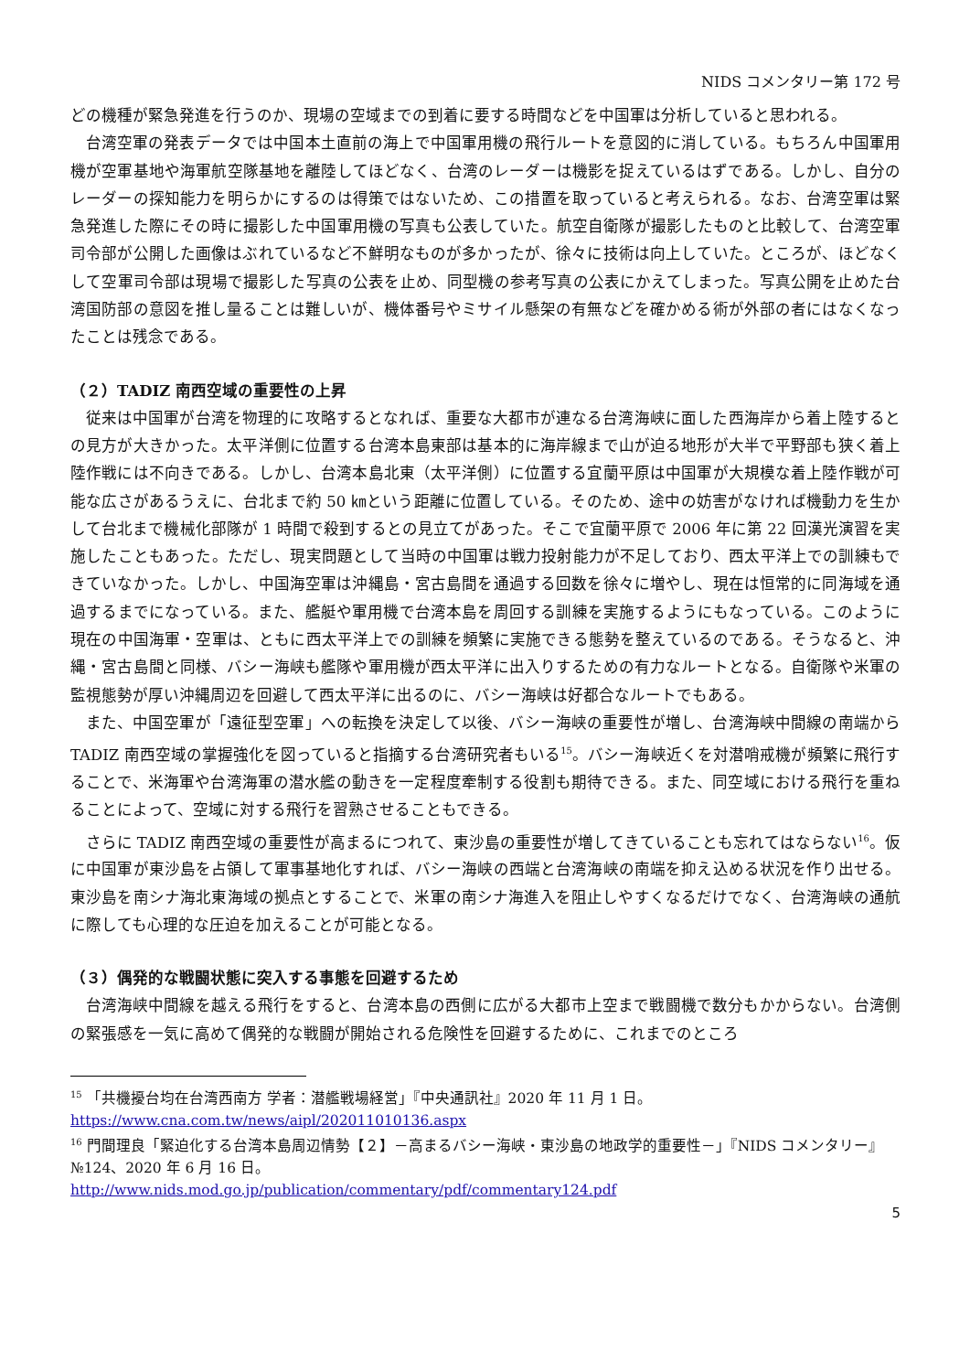NIDS コメンタリー第 172 号
どの機種が緊急発進を行うのか、現場の空域までの到着に要する時間などを中国軍は分析していると思われる。
台湾空軍の発表データでは中国本土直前の海上で中国軍用機の飛行ルートを意図的に消している。もちろん中国軍用機が空軍基地や海軍航空隊基地を離陸してほどなく、台湾のレーダーは機影を捉えているはずである。しかし、自分のレーダーの探知能力を明らかにするのは得策ではないため、この措置を取っていると考えられる。なお、台湾空軍は緊急発進した際にその時に撮影した中国軍用機の写真も公表していた。航空自衛隊が撮影したものと比較して、台湾空軍司令部が公開した画像はぶれているなど不鮮明なものが多かったが、徐々に技術は向上していた。ところが、ほどなくして空軍司令部は現場で撮影した写真の公表を止め、同型機の参考写真の公表にかえてしまった。写真公開を止めた台湾国防部の意図を推し量ることは難しいが、機体番号やミサイル懸架の有無などを確かめる術が外部の者にはなくなったことは残念である。
（２）TADIZ 南西空域の重要性の上昇
従来は中国軍が台湾を物理的に攻略するとなれば、重要な大都市が連なる台湾海峡に面した西海岸から着上陸するとの見方が大きかった。太平洋側に位置する台湾本島東部は基本的に海岸線まで山が迫る地形が大半で平野部も狭く着上陸作戦には不向きである。しかし、台湾本島北東（太平洋側）に位置する宜蘭平原は中国軍が大規模な着上陸作戦が可能な広さがあるうえに、台北まで約 50 ㎞という距離に位置している。そのため、途中の妨害がなければ機動力を生かして台北まで機械化部隊が 1 時間で殺到するとの見立てがあった。そこで宜蘭平原で 2006 年に第 22 回漢光演習を実施したこともあった。ただし、現実問題として当時の中国軍は戦力投射能力が不足しており、西太平洋上での訓練もできていなかった。しかし、中国海空軍は沖縄島・宮古島間を通過する回数を徐々に増やし、現在は恒常的に同海域を通過するまでになっている。また、艦艇や軍用機で台湾本島を周回する訓練を実施するようにもなっている。このように現在の中国海軍・空軍は、ともに西太平洋上での訓練を頻繁に実施できる態勢を整えているのである。そうなると、沖縄・宮古島間と同様、バシー海峡も艦隊や軍用機が西太平洋に出入りするための有力なルートとなる。自衛隊や米軍の監視態勢が厚い沖縄周辺を回避して西太平洋に出るのに、バシー海峡は好都合なルートでもある。
また、中国空軍が「遠征型空軍」への転換を決定して以後、バシー海峡の重要性が増し、台湾海峡中間線の南端から TADIZ 南西空域の掌握強化を図っていると指摘する台湾研究者もいる<sup>15</sup>。バシー海峡近くを対潜哨戒機が頻繁に飛行することで、米海軍や台湾海軍の潜水艦の動きを一定程度牽制する役割も期待できる。また、同空域における飛行を重ねることによって、空域に対する飛行を習熟させることもできる。
さらに TADIZ 南西空域の重要性が高まるにつれて、東沙島の重要性が増してきていることも忘れてはならない<sup>16</sup>。仮に中国軍が東沙島を占領して軍事基地化すれば、バシー海峡の西端と台湾海峡の南端を抑え込める状況を作り出せる。東沙島を南シナ海北東海域の拠点とすることで、米軍の南シナ海進入を阻止しやすくなるだけでなく、台湾海峡の通航に際しても心理的な圧迫を加えることが可能となる。
（３）偶発的な戦闘状態に突入する事態を回避するため
台湾海峡中間線を越える飛行をすると、台湾本島の西側に広がる大都市上空まで戦闘機で数分もかからない。台湾側の緊張感を一気に高めて偶発的な戦闘が開始される危険性を回避するために、これまでのところ
<sup>15</sup> 「共機擾台均在台湾西南方 学者：潜艦戦場経営」『中央通訊社』2020 年 11 月 1 日。
https://www.cna.com.tw/news/aipl/202011010136.aspx
<sup>16</sup> 門間理良「緊迫化する台湾本島周辺情勢【２】－高まるバシー海峡・東沙島の地政学的重要性－」『NIDS コメンタリー』№124、2020 年 6 月 16 日。
http://www.nids.mod.go.jp/publication/commentary/pdf/commentary124.pdf
5